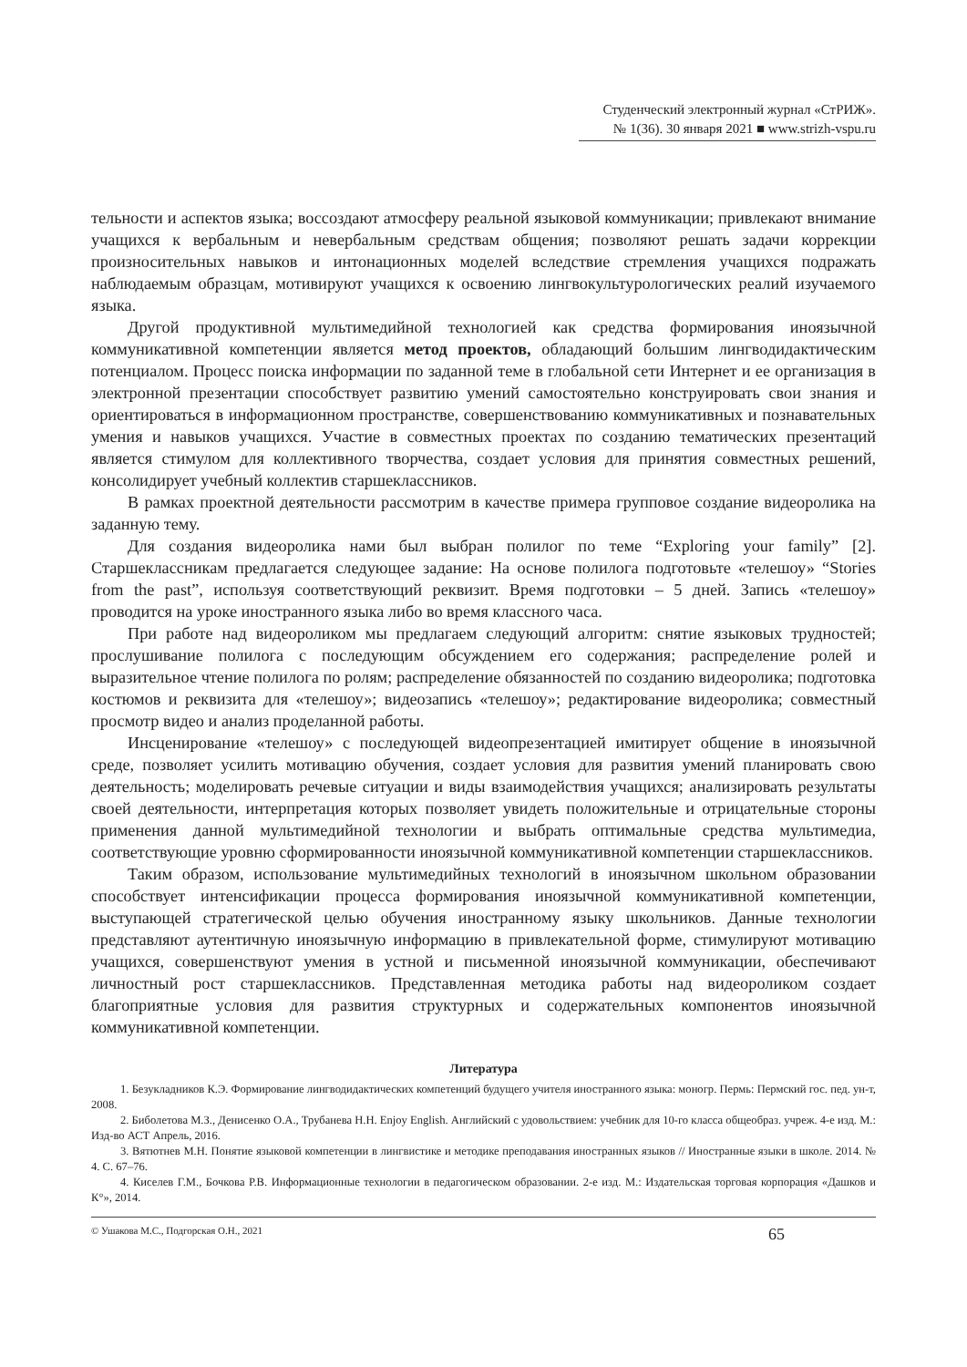Студенческий электронный журнал «СтРИЖ».
№ 1(36). 30 января 2021 ■ www.strizh-vspu.ru
тельности и аспектов языка; воссоздают атмосферу реальной языковой коммуникации; привлекают внимание учащихся к вербальным и невербальным средствам общения; позволяют решать задачи коррекции произносительных навыков и интонационных моделей вследствие стремления учащихся подражать наблюдаемым образцам, мотивируют учащихся к освоению лингвокультурологических реалий изучаемого языка.
Другой продуктивной мультимедийной технологией как средства формирования иноязычной коммуникативной компетенции является метод проектов, обладающий большим лингводидактическим потенциалом. Процесс поиска информации по заданной теме в глобальной сети Интернет и ее организация в электронной презентации способствует развитию умений самостоятельно конструировать свои знания и ориентироваться в информационном пространстве, совершенствованию коммуникативных и познавательных умения и навыков учащихся. Участие в совместных проектах по созданию тематических презентаций является стимулом для коллективного творчества, создает условия для принятия совместных решений, консолидирует учебный коллектив старшеклассников.
В рамках проектной деятельности рассмотрим в качестве примера групповое создание видеоролика на заданную тему.
Для создания видеоролика нами был выбран полилог по теме “Exploring your family” [2]. Старшеклассникам предлагается следующее задание: На основе полилога подготовьте «телешоу» “Stories from the past”, используя соответствующий реквизит. Время подготовки – 5 дней. Запись «телешоу» проводится на уроке иностранного языка либо во время классного часа.
При работе над видеороликом мы предлагаем следующий алгоритм: снятие языковых трудностей; прослушивание полилога с последующим обсуждением его содержания; распределение ролей и выразительное чтение полилога по ролям; распределение обязанностей по созданию видеоролика; подготовка костюмов и реквизита для «телешоу»; видеозапись «телешоу»; редактирование видеоролика; совместный просмотр видео и анализ проделанной работы.
Инсценирование «телешоу» с последующей видеопрезентацией имитирует общение в иноязычной среде, позволяет усилить мотивацию обучения, создает условия для развития умений планировать свою деятельность; моделировать речевые ситуации и виды взаимодействия учащихся; анализировать результаты своей деятельности, интерпретация которых позволяет увидеть положительные и отрицательные стороны применения данной мультимедийной технологии и выбрать оптимальные средства мультимедиа, соответствующие уровню сформированности иноязычной коммуникативной компетенции старшеклассников.
Таким образом, использование мультимедийных технологий в иноязычном школьном образовании способствует интенсификации процесса формирования иноязычной коммуникативной компетенции, выступающей стратегической целью обучения иностранному языку школьников. Данные технологии представляют аутентичную иноязычную информацию в привлекательной форме, стимулируют мотивацию учащихся, совершенствуют умения в устной и письменной иноязычной коммуникации, обеспечивают личностный рост старшеклассников. Представленная методика работы над видеороликом создает благоприятные условия для развития структурных и содержательных компонентов иноязычной коммуникативной компетенции.
Литература
1. Безукладников К.Э. Формирование лингводидактических компетенций будущего учителя иностранного языка: моногр. Пермь: Пермский гос. пед. ун-т, 2008.
2. Биболетова М.З., Денисенко О.А., Трубанева Н.Н. Enjoy English. Английский с удовольствием: учебник для 10-го класса общеобраз. учреж. 4-е изд. М.: Изд-во АСТ Апрель, 2016.
3. Вятютнев М.Н. Понятие языковой компетенции в лингвистике и методике преподавания иностранных языков // Иностранные языки в школе. 2014. № 4. С. 67–76.
4. Киселев Г.М., Бочкова Р.В. Информационные технологии в педагогическом образовании. 2-е изд. М.: Издательская торговая корпорация «Дашков и К°», 2014.
© Ушакова М.С., Подгорская О.Н., 2021 65